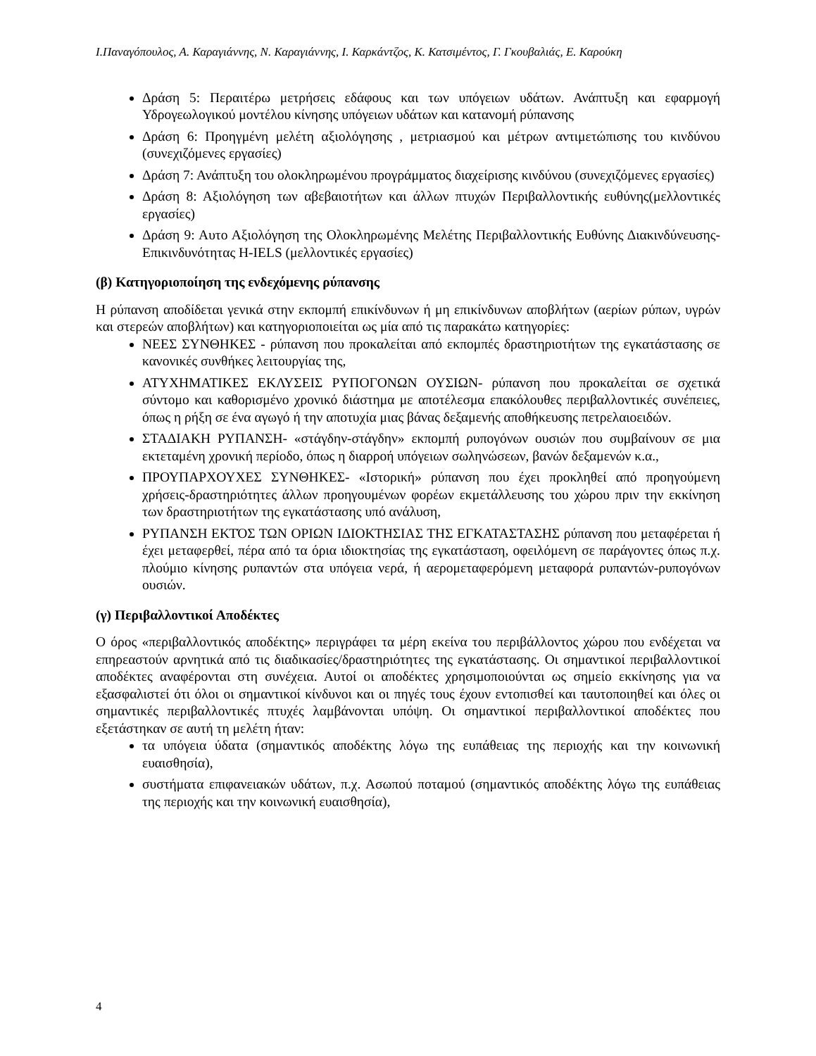Ι.Παναγόπουλος, Α. Καραγιάννης, Ν. Καραγιάννης, Ι. Καρκάντζος, Κ. Κατσιμέντος, Γ. Γκουβαλιάς, Ε. Καρούκη
Δράση 5: Περαιτέρω μετρήσεις εδάφους και των υπόγειων υδάτων. Ανάπτυξη και εφαρμογή Υδρογεωλογικού μοντέλου κίνησης υπόγειων υδάτων και κατανομή ρύπανσης
Δράση 6: Προηγμένη μελέτη αξιολόγησης , μετριασμού και μέτρων αντιμετώπισης του κινδύνου (συνεχιζόμενες εργασίες)
Δράση 7: Ανάπτυξη του ολοκληρωμένου προγράμματος διαχείρισης κινδύνου (συνεχιζόμενες εργασίες)
Δράση 8: Αξιολόγηση των αβεβαιοτήτων και άλλων πτυχών Περιβαλλοντικής ευθύνης(μελλοντικές εργασίες)
Δράση 9: Αυτο Αξιολόγηση της Ολοκληρωμένης Μελέτης Περιβαλλοντικής Ευθύνης Διακινδύνευσης-Επικινδυνότητας H-IELS (μελλοντικές εργασίες)
(β) Κατηγοριοποίηση της ενδεχόμενης ρύπανσης
Η ρύπανση αποδίδεται γενικά στην εκπομπή επικίνδυνων ή μη επικίνδυνων αποβλήτων (αερίων ρύπων, υγρών και στερεών αποβλήτων) και κατηγοριοποιείται ως μία από τις παρακάτω κατηγορίες:
ΝΕΕΣ ΣΥΝΘΗΚΕΣ - ρύπανση που προκαλείται από εκπομπές δραστηριοτήτων της εγκατάστασης σε κανονικές συνθήκες λειτουργίας της,
ΑΤΥΧΗΜΑΤΙΚΕΣ ΕΚΛΥΣΕΙΣ ΡΥΠΟΓΟΝΩΝ ΟΥΣΙΩΝ- ρύπανση που προκαλείται σε σχετικά σύντομο και καθορισμένο χρονικό διάστημα με αποτέλεσμα επακόλουθες περιβαλλοντικές συνέπειες, όπως η ρήξη σε ένα αγωγό ή την αποτυχία μιας βάνας δεξαμενής αποθήκευσης πετρελαιοειδών.
ΣΤΑΔΙΑΚΗ ΡΥΠΑΝΣΗ- «στάγδην-στάγδην» εκπομπή ρυπογόνων ουσιών που συμβαίνουν σε μια εκτεταμένη χρονική περίοδο, όπως η διαρροή υπόγειων σωληνώσεων, βανών δεξαμενών κ.α.,
ΠΡΟΥΠΑΡΧΟΥΧΕΣ ΣΥΝΘΗΚΕΣ- «Ιστορική» ρύπανση που έχει προκληθεί από προηγούμενη χρήσεις-δραστηριότητες άλλων προηγουμένων φορέων εκμετάλλευσης του χώρου πριν την εκκίνηση των δραστηριοτήτων της εγκατάστασης υπό ανάλυση,
ΡΥΠΑΝΣΗ ΕΚΤΌΣ ΤΩΝ ΟΡΙΩΝ ΙΔΙΟΚΤΗΣΙΑΣ ΤΗΣ ΕΓΚΑΤΑΣΤΑΣΗΣ ρύπανση που μεταφέρεται ή έχει μεταφερθεί, πέρα από τα όρια ιδιοκτησίας της εγκατάσταση, οφειλόμενη σε παράγοντες όπως π.χ. πλούμιο κίνησης ρυπαντών στα υπόγεια νερά, ή αερομεταφερόμενη μεταφορά ρυπαντών-ρυπογόνων ουσιών.
(γ) Περιβαλλοντικοί Αποδέκτες
Ο όρος «περιβαλλοντικός αποδέκτης» περιγράφει τα μέρη εκείνα του περιβάλλοντος χώρου που ενδέχεται να επηρεαστούν αρνητικά από τις διαδικασίες/δραστηριότητες της εγκατάστασης. Οι σημαντικοί περιβαλλοντικοί αποδέκτες αναφέρονται στη συνέχεια. Αυτοί οι αποδέκτες χρησιμοποιούνται ως σημείο εκκίνησης για να εξασφαλιστεί ότι όλοι οι σημαντικοί κίνδυνοι και οι πηγές τους έχουν εντοπισθεί και ταυτοποιηθεί και όλες οι σημαντικές περιβαλλοντικές πτυχές λαμβάνονται υπόψη. Οι σημαντικοί περιβαλλοντικοί αποδέκτες που εξετάστηκαν σε αυτή τη μελέτη ήταν:
τα υπόγεια ύδατα (σημαντικός αποδέκτης λόγω της ευπάθειας της περιοχής και την κοινωνική ευαισθησία),
συστήματα επιφανειακών υδάτων, π.χ. Ασωπού ποταμού (σημαντικός αποδέκτης λόγω της ευπάθειας της περιοχής και την κοινωνική ευαισθησία),
4